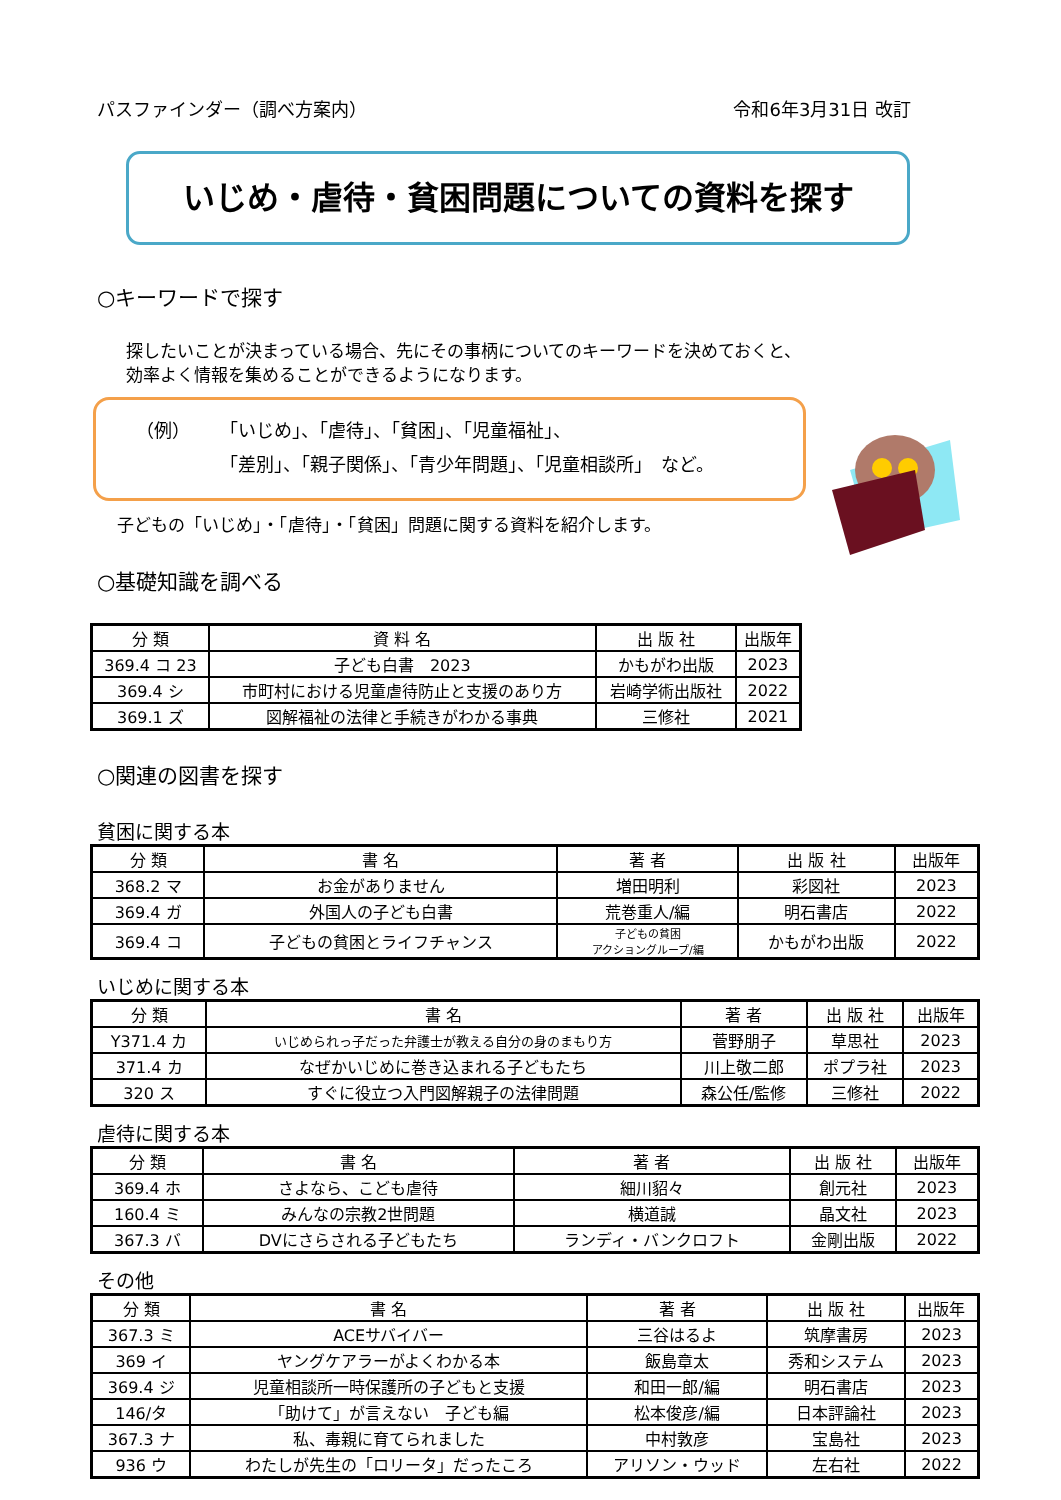パスファインダー（調べ方案内） 令和6年3月31日 改訂
いじめ・虐待・貧困問題についての資料を探す
○キーワードで探す
探したいことが決まっている場合、先にその事柄についてのキーワードを決めておくと、
効率よく情報を集めることができるようになります。
（例） 「いじめ」、「虐待」、「貧困」、「児童福祉」、
「差別」、「親子関係」、「青少年問題」、「児童相談所」　など。
子どもの「いじめ」・「虐待」・「貧困」問題に関する資料を紹介します。
○基礎知識を調べる
| 分 類 | 資 料 名 | 出 版 社 | 出版年 |
| --- | --- | --- | --- |
| 369.4 コ 23 | 子ども白書 2023 | かもがわ出版 | 2023 |
| 369.4 シ | 市町村における児童虐待防止と支援のあり方 | 岩崎学術出版社 | 2022 |
| 369.1 ズ | 図解福祉の法律と手続きがわかる事典 | 三修社 | 2021 |
○関連の図書を探す
貧困に関する本
| 分 類 | 書 名 | 著 者 | 出 版 社 | 出版年 |
| --- | --- | --- | --- | --- |
| 368.2 マ | お金がありません | 増田明利 | 彩図社 | 2023 |
| 369.4 ガ | 外国人の子ども白書 | 荒巻重人/編 | 明石書店 | 2022 |
| 369.4 コ | 子どもの貧困とライフチャンス | 子どもの貧困 アクショングループ/編 | かもがわ出版 | 2022 |
いじめに関する本
| 分 類 | 書 名 | 著 者 | 出 版 社 | 出版年 |
| --- | --- | --- | --- | --- |
| Y371.4 カ | いじめられっ子だった弁護士が教える自分の身のまもり方 | 菅野朋子 | 草思社 | 2023 |
| 371.4 カ | なぜかいじめに巻き込まれる子どもたち | 川上敬二郎 | ポプラ社 | 2023 |
| 320 ス | すぐに役立つ入門図解親子の法律問題 | 森公任/監修 | 三修社 | 2022 |
虐待に関する本
| 分 類 | 書 名 | 著 者 | 出 版 社 | 出版年 |
| --- | --- | --- | --- | --- |
| 369.4 ホ | さよなら、こども虐待 | 細川貂々 | 創元社 | 2023 |
| 160.4 ミ | みんなの宗教2世問題 | 横道誠 | 晶文社 | 2023 |
| 367.3 バ | DVにさらされる子どもたち | ランディ・バンクロフト | 金剛出版 | 2022 |
その他
| 分 類 | 書 名 | 著 者 | 出 版 社 | 出版年 |
| --- | --- | --- | --- | --- |
| 367.3 ミ | ACEサバイバー | 三谷はるよ | 筑摩書房 | 2023 |
| 369 イ | ヤングケアラーがよくわかる本 | 飯島章太 | 秀和システム | 2023 |
| 369.4 ジ | 児童相談所一時保護所の子どもと支援 | 和田一郎/編 | 明石書店 | 2023 |
| 146/タ | 「助けて」が言えない 子ども編 | 松本俊彦/編 | 日本評論社 | 2023 |
| 367.3 ナ | 私、毒親に育てられました | 中村敦彦 | 宝島社 | 2023 |
| 936 ウ | わたしが先生の「ロリータ」だったころ | アリソン・ウッド | 左右社 | 2022 |